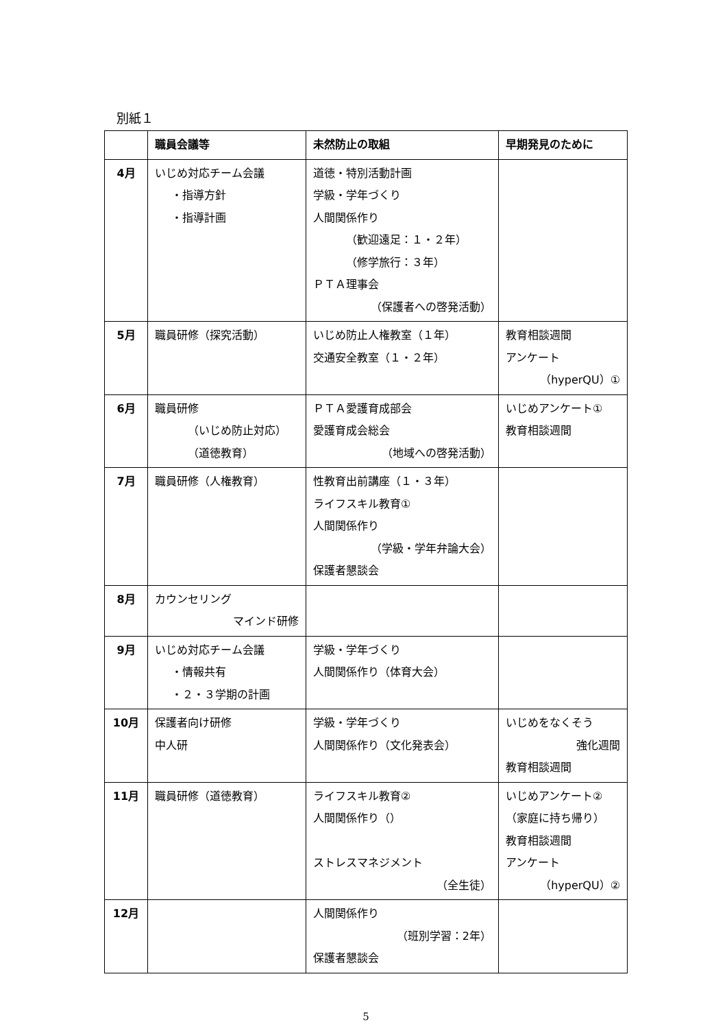別紙１
| | 職員会議等 | 未然防止の取組 | 早期発見のために |
| --- | --- | --- | --- |
| 4月 | いじめ対応チーム会議 ・指導方針 ・指導計画 | 道徳・特別活動計画 学級・学年づくり 人間関係作り （歓迎遠足：１・２年） （修学旅行：３年） ＰＴＡ理事会 （保護者への啓発活動） | |
| 5月 | 職員研修（探究活動） | いじめ防止人権教室（１年） 交通安全教室（１・２年） | 教育相談週間 アンケート （hyperQU）① |
| 6月 | 職員研修 （いじめ防止対応） （道徳教育） | ＰＴＡ愛護育成部会 愛護育成会総会 （地域への啓発活動） | いじめアンケート① 教育相談週間 |
| 7月 | 職員研修（人権教育） | 性教育出前講座（１・３年） ライフスキル教育① 人間関係作り （学級・学年弁論大会） 保護者懇談会 | |
| 8月 | カウンセリング マインド研修 | | |
| 9月 | いじめ対応チーム会議 ・情報共有 ・２・３学期の計画 | 学級・学年づくり 人間関係作り（体育大会） | |
| 10月 | 保護者向け研修 中人研 | 学級・学年づくり 人間関係作り（文化発表会） | いじめをなくそう 強化週間 教育相談週間 |
| 11月 | 職員研修（道徳教育） | ライフスキル教育② 人間関係作り（） ストレスマネジメント （全生徒） | いじめアンケート② （家庭に持ち帰り） 教育相談週間 アンケート （hyperQU）② |
| 12月 | | 人間関係作り （班別学習：2年） 保護者懇談会 | |
5